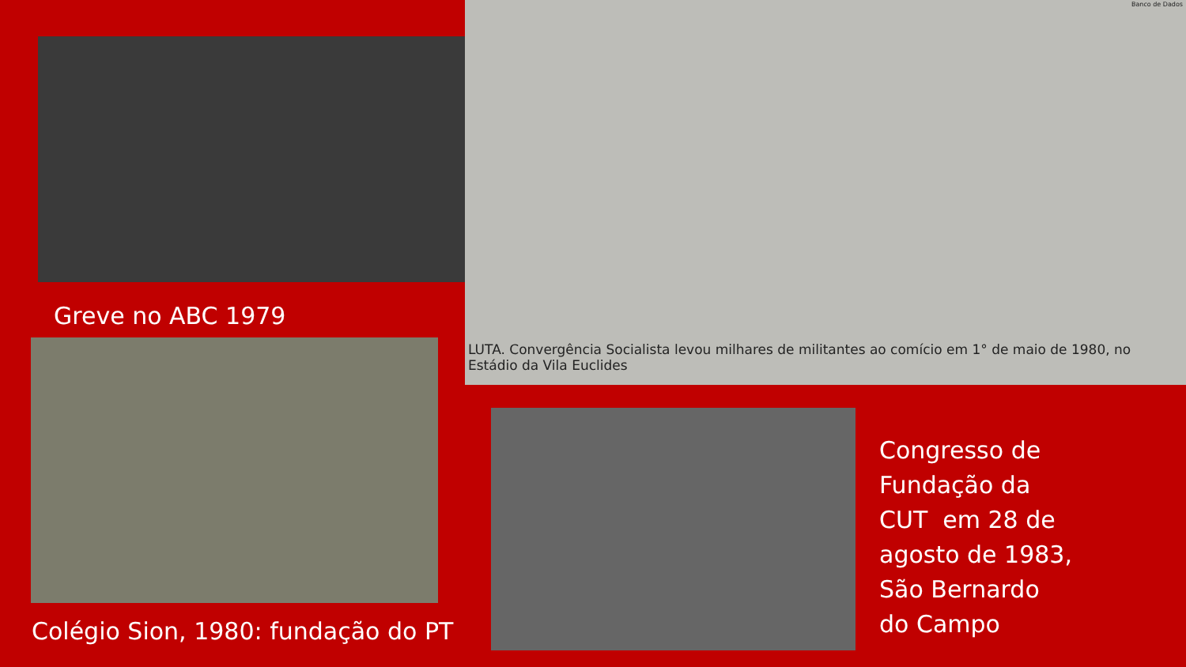Banco de Dados
LUTA. Convergência Socialista levou milhares de militantes ao comício em 1° de maio de 1980, no Estádio da Vila Euclides
Greve no ABC 1979
Colégio Sion, 1980: fundação do PT
Congresso de
Fundação da
CUT em 28 de
agosto de 1983,
São Bernardo
do Campo